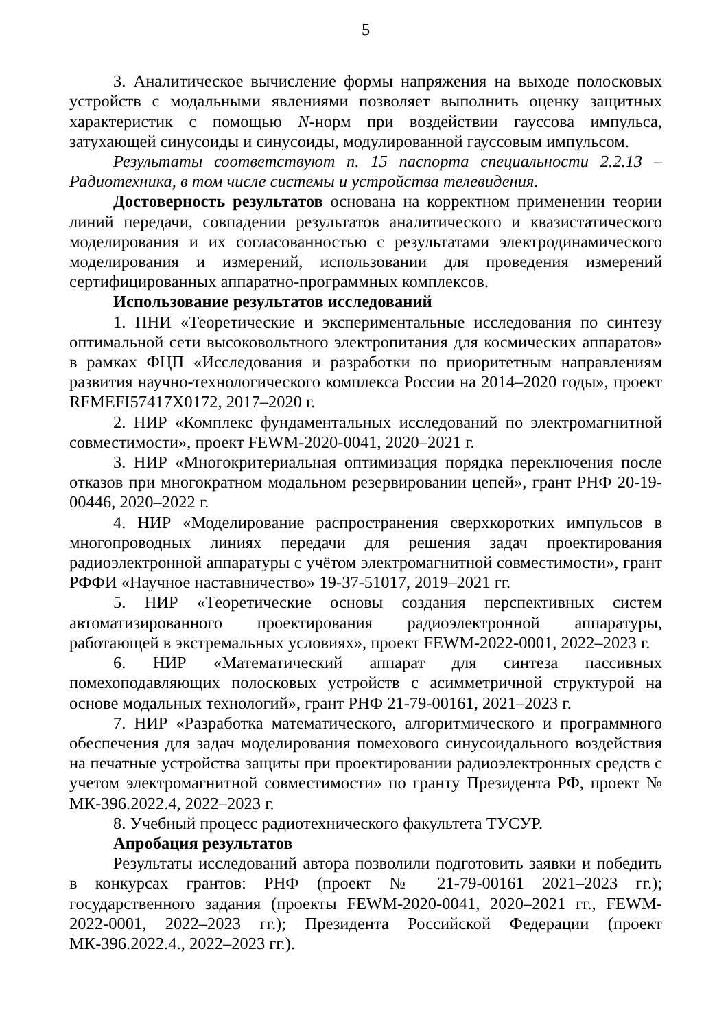5
3. Аналитическое вычисление формы напряжения на выходе полосковых устройств с модальными явлениями позволяет выполнить оценку защитных характеристик с помощью N-норм при воздействии гауссова импульса, затухающей синусоиды и синусоиды, модулированной гауссовым импульсом.
Результаты соответствуют п. 15 паспорта специальности 2.2.13 – Радиотехника, в том числе системы и устройства телевидения.
Достоверность результатов основана на корректном применении теории линий передачи, совпадении результатов аналитического и квазистатического моделирования и их согласованностью с результатами электродинамического моделирования и измерений, использовании для проведения измерений сертифицированных аппаратно-программных комплексов.
Использование результатов исследований
1. ПНИ «Теоретические и экспериментальные исследования по синтезу оптимальной сети высоковольтного электропитания для космических аппаратов» в рамках ФЦП «Исследования и разработки по приоритетным направлениям развития научно-технологического комплекса России на 2014–2020 годы», проект RFMEFI57417X0172, 2017–2020 г.
2. НИР «Комплекс фундаментальных исследований по электромагнитной совместимости», проект FEWM-2020-0041, 2020–2021 г.
3. НИР «Многокритериальная оптимизация порядка переключения после отказов при многократном модальном резервировании цепей», грант РНФ 20-19-00446, 2020–2022 г.
4. НИР «Моделирование распространения сверхкоротких импульсов в многопроводных линиях передачи для решения задач проектирования радиоэлектронной аппаратуры с учётом электромагнитной совместимости», грант РФФИ «Научное наставничество» 19-37-51017, 2019–2021 гг.
5. НИР «Теоретические основы создания перспективных систем автоматизированного проектирования радиоэлектронной аппаратуры, работающей в экстремальных условиях», проект FEWM-2022-0001, 2022–2023 г.
6. НИР «Математический аппарат для синтеза пассивных помехоподавляющих полосковых устройств с асимметричной структурой на основе модальных технологий», грант РНФ 21-79-00161, 2021–2023 г.
7. НИР «Разработка математического, алгоритмического и программного обеспечения для задач моделирования помехового синусоидального воздействия на печатные устройства защиты при проектировании радиоэлектронных средств с учетом электромагнитной совместимости» по гранту Президента РФ, проект № МК-396.2022.4, 2022–2023 г.
8. Учебный процесс радиотехнического факультета ТУСУР.
Апробация результатов
Результаты исследований автора позволили подготовить заявки и победить в конкурсах грантов: РНФ (проект № 21-79-00161 2021–2023 гг.); государственного задания (проекты FEWM-2020-0041, 2020–2021 гг., FEWM-2022-0001, 2022–2023 гг.); Президента Российской Федерации (проект МК-396.2022.4., 2022–2023 гг.).